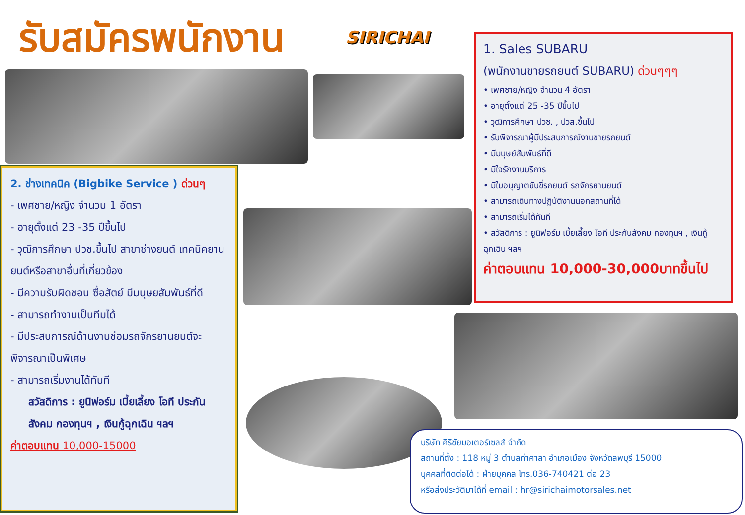รับสมัครพนักงาน SIRICHAI
1. Sales SUBARU
(พนักงานขายรถยนต์ SUBARU) ด่วนๆๆๆ
• เพศชาย/หญิง จำนวน 4 อัตรา
• อายุตั้งแต่ 25 -35 ปีขึ้นไป
• วุฒิการศึกษา ปวช. , ปวส.ขึ้นไป
• รับพิจารณาผู้มีประสบการณ์งานขายรถยนต์
• มีมนุษย์สัมพันธ์ที่ดี
• มีใจรักงานบริการ
• มีใบอนุญาตขับขี่รถยนต์ รถจักรยานยนต์
• สามารถเดินทางปฏิบัติงานนอกสถานที่ได้
• สามารถเริ่มได้ทันที
• สวัสดิการ : ยูนิฟอร์ม เบี้ยเลี้ยง โอที ประกันสังคม กองทุนฯ , เงินกู้ฉุกเฉิน ฯลฯ
ค่าตอบแทน 10,000-30,000บาทขึ้นไป
2. ช่างเทคนิค (Bigbike Service ) ด่วนๆ
- เพศชาย/หญิง จำนวน 1 อัตรา
- อายุตั้งแต่ 23 -35 ปีขึ้นไป
- วุฒิการศึกษา ปวช.ขึ้นไป สาขาช่างยนต์ เทคนิคยานยนต์หรือสาขาอื่นที่เกี่ยวข้อง
- มีความรับผิดชอบ ซื่อสัตย์ มีมนุษยสัมพันธ์ที่ดี
- สามารถทำงานเป็นทีมได้
- มีประสบการณ์ด้านงานซ่อมรถจักรยานยนต์จะพิจารณาเป็นพิเศษ
- สามารถเริ่มงานได้ทันที
สวัสดิการ : ยูนิฟอร์ม เบี้ยเลี้ยง โอที ประกันสังคม กองทุนฯ , เงินกู้ฉุกเฉิน ฯลฯ
ค่าตอบแทน 10,000-15000
บริษัท ศิริชัยมอเตอร์เซลส์ จำกัด
สถานที่ตั้ง : 118 หมู่ 3 ตำบลท่าศาลา อำเภอเมือง จังหวัดลพบุรี 15000
บุคคลที่ติดต่อได้ : ฝ่ายบุคคล โทร.036-740421 ต่อ 23
หรือส่งประวัติมาได้ที่ email : hr@sirichaimotorsales.net